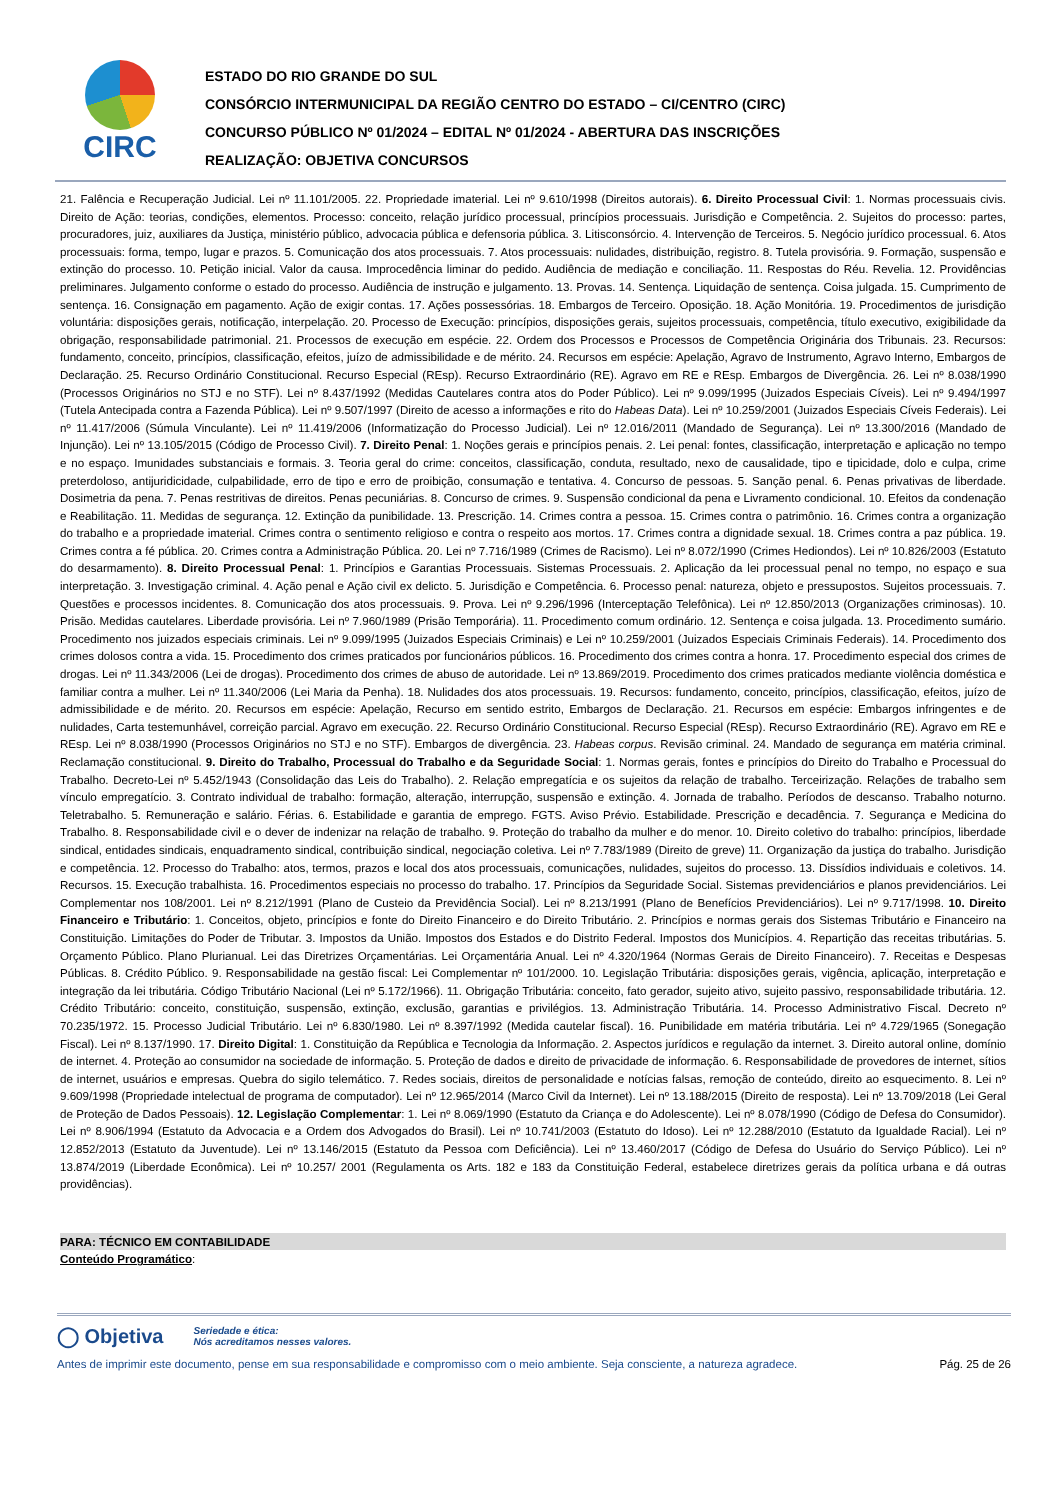CIRC
ESTADO DO RIO GRANDE DO SUL
CONSÓRCIO INTERMUNICIPAL DA REGIÃO CENTRO DO ESTADO – CI/CENTRO (CIRC)
CONCURSO PÚBLICO Nº 01/2024 – EDITAL Nº 01/2024 - ABERTURA DAS INSCRIÇÕES
REALIZAÇÃO: OBJETIVA CONCURSOS
21. Falência e Recuperação Judicial. Lei nº 11.101/2005. 22. Propriedade imaterial. Lei nº 9.610/1998 (Direitos autorais). 6. Direito Processual Civil: 1. Normas processuais civis. Direito de Ação: teorias, condições, elementos. Processo: conceito, relação jurídico processual, princípios processuais. Jurisdição e Competência. 2. Sujeitos do processo: partes, procuradores, juiz, auxiliares da Justiça, ministério público, advocacia pública e defensoria pública. 3. Litisconsórcio. 4. Intervenção de Terceiros. 5. Negócio jurídico processual. 6. Atos processuais: forma, tempo, lugar e prazos. 5. Comunicação dos atos processuais. 7. Atos processuais: nulidades, distribuição, registro. 8. Tutela provisória. 9. Formação, suspensão e extinção do processo. 10. Petição inicial. Valor da causa. Improcedência liminar do pedido. Audiência de mediação e conciliação. 11. Respostas do Réu. Revelia. 12. Providências preliminares. Julgamento conforme o estado do processo. Audiência de instrução e julgamento. 13. Provas. 14. Sentença. Liquidação de sentença. Coisa julgada. 15. Cumprimento de sentença. 16. Consignação em pagamento. Ação de exigir contas. 17. Ações possessórias. 18. Embargos de Terceiro. Oposição. 18. Ação Monitória. 19. Procedimentos de jurisdição voluntária: disposições gerais, notificação, interpelação. 20. Processo de Execução: princípios, disposições gerais, sujeitos processuais, competência, título executivo, exigibilidade da obrigação, responsabilidade patrimonial. 21. Processos de execução em espécie. 22. Ordem dos Processos e Processos de Competência Originária dos Tribunais. 23. Recursos: fundamento, conceito, princípios, classificação, efeitos, juízo de admissibilidade e de mérito. 24. Recursos em espécie: Apelação, Agravo de Instrumento, Agravo Interno, Embargos de Declaração. 25. Recurso Ordinário Constitucional. Recurso Especial (REsp). Recurso Extraordinário (RE). Agravo em RE e REsp. Embargos de Divergência. 26. Lei nº 8.038/1990 (Processos Originários no STJ e no STF). Lei nº 8.437/1992 (Medidas Cautelares contra atos do Poder Público). Lei nº 9.099/1995 (Juizados Especiais Cíveis). Lei nº 9.494/1997 (Tutela Antecipada contra a Fazenda Pública). Lei nº 9.507/1997 (Direito de acesso a informações e rito do Habeas Data). Lei nº 10.259/2001 (Juizados Especiais Cíveis Federais). Lei nº 11.417/2006 (Súmula Vinculante). Lei nº 11.419/2006 (Informatização do Processo Judicial). Lei nº 12.016/2011 (Mandado de Segurança). Lei nº 13.300/2016 (Mandado de Injunção). Lei nº 13.105/2015 (Código de Processo Civil). 7. Direito Penal: 1. Noções gerais e princípios penais. 2. Lei penal: fontes, classificação, interpretação e aplicação no tempo e no espaço. Imunidades substanciais e formais. 3. Teoria geral do crime: conceitos, classificação, conduta, resultado, nexo de causalidade, tipo e tipicidade, dolo e culpa, crime preterdoloso, antijuridicidade, culpabilidade, erro de tipo e erro de proibição, consumação e tentativa. 4. Concurso de pessoas. 5. Sanção penal. 6. Penas privativas de liberdade. Dosimetria da pena. 7. Penas restritivas de direitos. Penas pecuniárias. 8. Concurso de crimes. 9. Suspensão condicional da pena e Livramento condicional. 10. Efeitos da condenação e Reabilitação. 11. Medidas de segurança. 12. Extinção da punibilidade. 13. Prescrição. 14. Crimes contra a pessoa. 15. Crimes contra o patrimônio. 16. Crimes contra a organização do trabalho e a propriedade imaterial. Crimes contra o sentimento religioso e contra o respeito aos mortos. 17. Crimes contra a dignidade sexual. 18. Crimes contra a paz pública. 19. Crimes contra a fé pública. 20. Crimes contra a Administração Pública. 20. Lei nº 7.716/1989 (Crimes de Racismo). Lei nº 8.072/1990 (Crimes Hediondos). Lei nº 10.826/2003 (Estatuto do desarmamento). 8. Direito Processual Penal: 1. Princípios e Garantias Processuais. Sistemas Processuais. 2. Aplicação da lei processual penal no tempo, no espaço e sua interpretação. 3. Investigação criminal. 4. Ação penal e Ação civil ex delicto. 5. Jurisdição e Competência. 6. Processo penal: natureza, objeto e pressupostos. Sujeitos processuais. 7. Questões e processos incidentes. 8. Comunicação dos atos processuais. 9. Prova. Lei nº 9.296/1996 (Interceptação Telefônica). Lei nº 12.850/2013 (Organizações criminosas). 10. Prisão. Medidas cautelares. Liberdade provisória. Lei nº 7.960/1989 (Prisão Temporária). 11. Procedimento comum ordinário. 12. Sentença e coisa julgada. 13. Procedimento sumário. Procedimento nos juizados especiais criminais. Lei nº 9.099/1995 (Juizados Especiais Criminais) e Lei nº 10.259/2001 (Juizados Especiais Criminais Federais). 14. Procedimento dos crimes dolosos contra a vida. 15. Procedimento dos crimes praticados por funcionários públicos. 16. Procedimento dos crimes contra a honra. 17. Procedimento especial dos crimes de drogas. Lei nº 11.343/2006 (Lei de drogas). Procedimento dos crimes de abuso de autoridade. Lei nº 13.869/2019. Procedimento dos crimes praticados mediante violência doméstica e familiar contra a mulher. Lei nº 11.340/2006 (Lei Maria da Penha). 18. Nulidades dos atos processuais. 19. Recursos: fundamento, conceito, princípios, classificação, efeitos, juízo de admissibilidade e de mérito. 20. Recursos em espécie: Apelação, Recurso em sentido estrito, Embargos de Declaração. 21. Recursos em espécie: Embargos infringentes e de nulidades, Carta testemunhável, correição parcial. Agravo em execução. 22. Recurso Ordinário Constitucional. Recurso Especial (REsp). Recurso Extraordinário (RE). Agravo em RE e REsp. Lei nº 8.038/1990 (Processos Originários no STJ e no STF). Embargos de divergência. 23. Habeas corpus. Revisão criminal. 24. Mandado de segurança em matéria criminal. Reclamação constitucional. 9. Direito do Trabalho, Processual do Trabalho e da Seguridade Social: 1. Normas gerais, fontes e princípios do Direito do Trabalho e Processual do Trabalho. Decreto-Lei nº 5.452/1943 (Consolidação das Leis do Trabalho). 2. Relação empregatícia e os sujeitos da relação de trabalho. Terceirização. Relações de trabalho sem vínculo empregatício. 3. Contrato individual de trabalho: formação, alteração, interrupção, suspensão e extinção. 4. Jornada de trabalho. Períodos de descanso. Trabalho noturno. Teletrabalho. 5. Remuneração e salário. Férias. 6. Estabilidade e garantia de emprego. FGTS. Aviso Prévio. Estabilidade. Prescrição e decadência. 7. Segurança e Medicina do Trabalho. 8. Responsabilidade civil e o dever de indenizar na relação de trabalho. 9. Proteção do trabalho da mulher e do menor. 10. Direito coletivo do trabalho: princípios, liberdade sindical, entidades sindicais, enquadramento sindical, contribuição sindical, negociação coletiva. Lei nº 7.783/1989 (Direito de greve) 11. Organização da justiça do trabalho. Jurisdição e competência. 12. Processo do Trabalho: atos, termos, prazos e local dos atos processuais, comunicações, nulidades, sujeitos do processo. 13. Dissídios individuais e coletivos. 14. Recursos. 15. Execução trabalhista. 16. Procedimentos especiais no processo do trabalho. 17. Princípios da Seguridade Social. Sistemas previdenciários e planos previdenciários. Lei Complementar nos 108/2001. Lei nº 8.212/1991 (Plano de Custeio da Previdência Social). Lei nº 8.213/1991 (Plano de Benefícios Previdenciários). Lei nº 9.717/1998. 10. Direito Financeiro e Tributário: 1. Conceitos, objeto, princípios e fonte do Direito Financeiro e do Direito Tributário. 2. Princípios e normas gerais dos Sistemas Tributário e Financeiro na Constituição. Limitações do Poder de Tributar. 3. Impostos da União. Impostos dos Estados e do Distrito Federal. Impostos dos Municípios. 4. Repartição das receitas tributárias. 5. Orçamento Público. Plano Plurianual. Lei das Diretrizes Orçamentárias. Lei Orçamentária Anual. Lei nº 4.320/1964 (Normas Gerais de Direito Financeiro). 7. Receitas e Despesas Públicas. 8. Crédito Público. 9. Responsabilidade na gestão fiscal: Lei Complementar nº 101/2000. 10. Legislação Tributária: disposições gerais, vigência, aplicação, interpretação e integração da lei tributária. Código Tributário Nacional (Lei nº 5.172/1966). 11. Obrigação Tributária: conceito, fato gerador, sujeito ativo, sujeito passivo, responsabilidade tributária. 12. Crédito Tributário: conceito, constituição, suspensão, extinção, exclusão, garantias e privilégios. 13. Administração Tributária. 14. Processo Administrativo Fiscal. Decreto nº 70.235/1972. 15. Processo Judicial Tributário. Lei nº 6.830/1980. Lei nº 8.397/1992 (Medida cautelar fiscal). 16. Punibilidade em matéria tributária. Lei nº 4.729/1965 (Sonegação Fiscal). Lei nº 8.137/1990. 17. Direito Digital: 1. Constituição da República e Tecnologia da Informação. 2. Aspectos jurídicos e regulação da internet. 3. Direito autoral online, domínio de internet. 4. Proteção ao consumidor na sociedade de informação. 5. Proteção de dados e direito de privacidade de informação. 6. Responsabilidade de provedores de internet, sítios de internet, usuários e empresas. Quebra do sigilo telemático. 7. Redes sociais, direitos de personalidade e notícias falsas, remoção de conteúdo, direito ao esquecimento. 8. Lei nº 9.609/1998 (Propriedade intelectual de programa de computador). Lei nº 12.965/2014 (Marco Civil da Internet). Lei nº 13.188/2015 (Direito de resposta). Lei nº 13.709/2018 (Lei Geral de Proteção de Dados Pessoais). 12. Legislação Complementar: 1. Lei nº 8.069/1990 (Estatuto da Criança e do Adolescente). Lei nº 8.078/1990 (Código de Defesa do Consumidor). Lei nº 8.906/1994 (Estatuto da Advocacia e a Ordem dos Advogados do Brasil). Lei nº 10.741/2003 (Estatuto do Idoso). Lei nº 12.288/2010 (Estatuto da Igualdade Racial). Lei nº 12.852/2013 (Estatuto da Juventude). Lei nº 13.146/2015 (Estatuto da Pessoa com Deficiência). Lei nº 13.460/2017 (Código de Defesa do Usuário do Serviço Público). Lei nº 13.874/2019 (Liberdade Econômica). Lei nº 10.257/ 2001 (Regulamenta os Arts. 182 e 183 da Constituição Federal, estabelece diretrizes gerais da política urbana e dá outras providências).
PARA: TÉCNICO EM CONTABILIDADE
Conteúdo Programático:
◯ Objetiva Seriedade e ética:
Nós acreditamos nesses valores.
Antes de imprimir este documento, pense em sua responsabilidade e compromisso com o meio ambiente. Seja consciente, a natureza agradece. Pág. 25 de 26